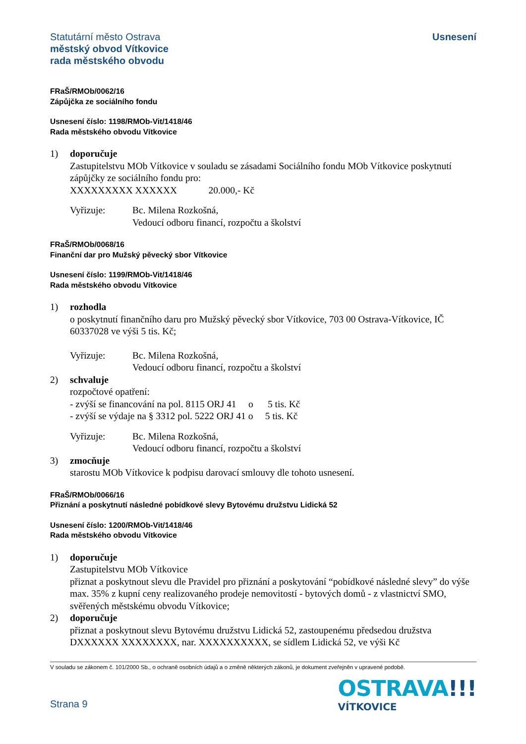Statutární město Ostrava
městský obvod Vítkovice
rada městského obvodu
Usnesení
FRaŠ/RMOb/0062/16
Zápůjčka ze sociálního fondu
Usnesení číslo: 1198/RMOb-Vit/1418/46
Rada městského obvodu Vítkovice
1) doporučuje
Zastupitelstvu MOb Vítkovice v souladu se zásadami Sociálního fondu MOb Vítkovice poskytnutí zápůjčky ze sociálního fondu pro:
XXXXXXXXX XXXXXX 20.000,- Kč
Vyřizuje: Bc. Milena Rozkošná,
Vedoucí odboru financí, rozpočtu a školství
FRaŠ/RMOb/0068/16
Finanční dar pro Mužský pěvecký sbor Vítkovice
Usnesení číslo: 1199/RMOb-Vit/1418/46
Rada městského obvodu Vítkovice
1) rozhodla
o poskytnutí finančního daru pro Mužský pěvecký sbor Vítkovice, 703 00 Ostrava-Vítkovice, IČ 60337028 ve výši 5 tis. Kč;
Vyřizuje: Bc. Milena Rozkošná,
Vedoucí odboru financí, rozpočtu a školství
2) schvaluje
rozpočtové opatření:
- zvýší se financování na pol. 8115 ORJ 41 o 5 tis. Kč
- zvýší se výdaje na § 3312 pol. 5222 ORJ 41 o 5 tis. Kč
Vyřizuje: Bc. Milena Rozkošná,
Vedoucí odboru financí, rozpočtu a školství
3) zmocňuje
starostu MOb Vítkovice k podpisu darovací smlouvy dle tohoto usnesení.
FRaŠ/RMOb/0066/16
Přiznání a poskytnutí následné pobídkové slevy Bytovému družstvu Lidická 52
Usnesení číslo: 1200/RMOb-Vit/1418/46
Rada městského obvodu Vítkovice
1) doporučuje
Zastupitelstvu MOb Vítkovice
přiznat a poskytnout slevu dle Pravidel pro přiznání a poskytování “pobídkové následné slevy” do výše max. 35% z kupní ceny realizovaného prodeje nemovitostí - bytových domů - z vlastnictví SMO, svěřených městskému obvodu Vítkovice;
2) doporučuje
přiznat a poskytnout slevu Bytovému družstvu Lidická 52, zastoupenému předsedou družstva DXXXXXX XXXXXXXX, nar. XXXXXXXXXX, se sídlem Lidická 52, ve výši Kč
V souladu se zákonem č. 101/2000 Sb., o ochraně osobních údajů a o změně některých zákonů, je dokument zveřejněn v upravené podobě.
Strana 9
OSTRAVA!!!
VÍTKOVICE